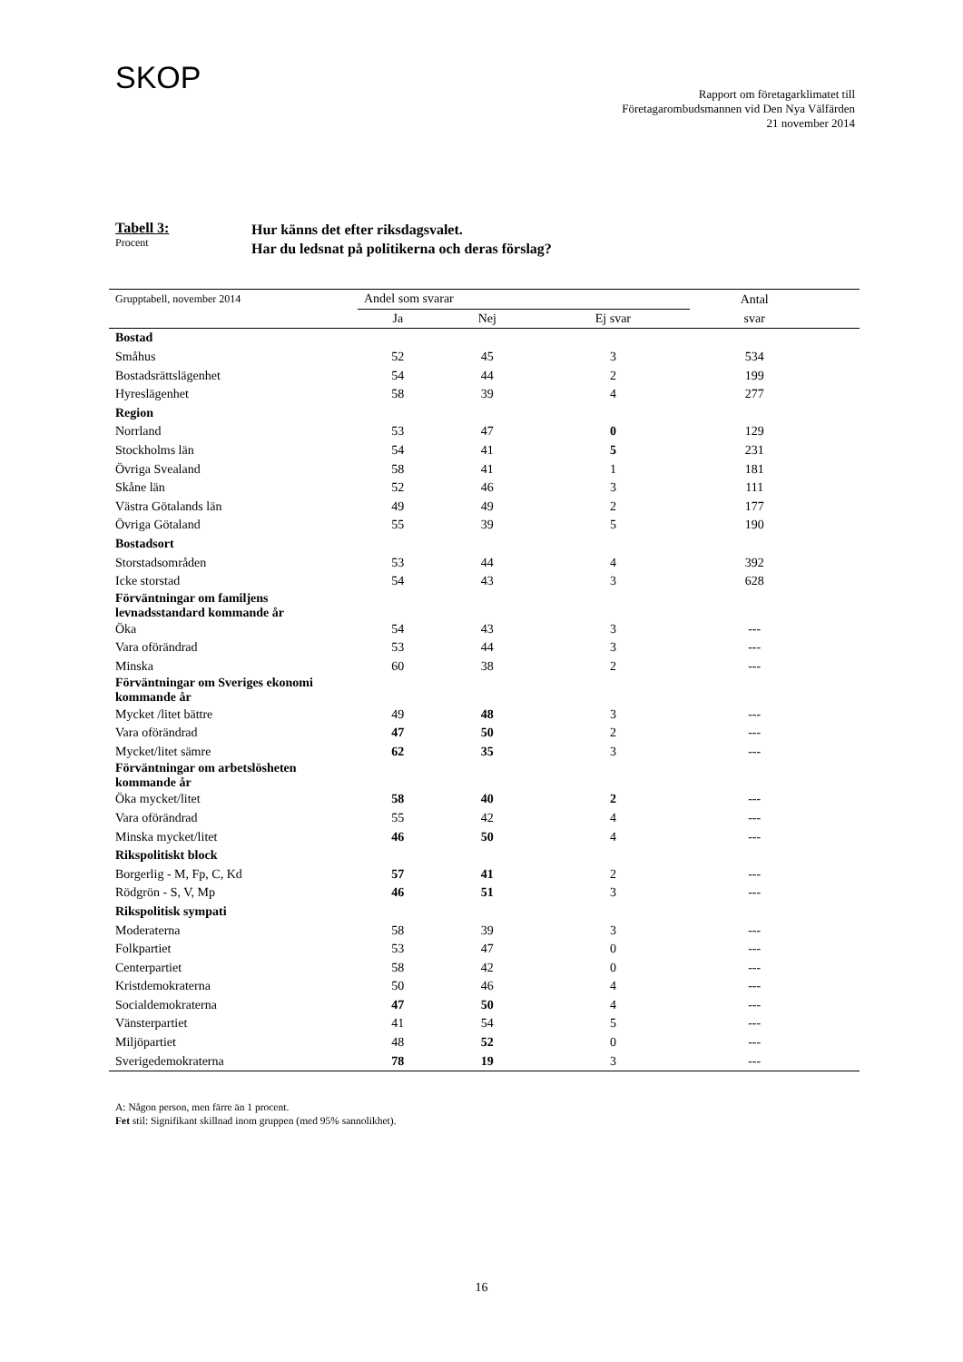SKOP
Rapport om företagarklimatet till
Företagarombudsmannen vid Den Nya Välfärden
21 november 2014
Tabell 3:
Procent
Hur känns det efter riksdagsvalet.
Har du ledsnat på politikerna och deras förslag?
| Grupptabell, november 2014 | Andel som svarar | | | Antal | |
| --- | --- | --- | --- | --- | --- |
| | Ja | Nej | Ej svar | svar | |
| Bostad | | | | | |
| Småhus | 52 | 45 | 3 | 534 | |
| Bostadsrättslägenhet | 54 | 44 | 2 | 199 | |
| Hyreslägenhet | 58 | 39 | 4 | 277 | |
| Region | | | | | |
| Norrland | 53 | 47 | 0 | 129 | |
| Stockholms län | 54 | 41 | 5 | 231 | |
| Övriga Svealand | 58 | 41 | 1 | 181 | |
| Skåne län | 52 | 46 | 3 | 111 | |
| Västra Götalands län | 49 | 49 | 2 | 177 | |
| Övriga Götaland | 55 | 39 | 5 | 190 | |
| Bostadsort | | | | | |
| Storstadsområden | 53 | 44 | 4 | 392 | |
| Icke storstad | 54 | 43 | 3 | 628 | |
| Förväntningar om familjens levnadsstandard kommande år | | | | | |
| Öka | 54 | 43 | 3 | --- | |
| Vara oförändrad | 53 | 44 | 3 | --- | |
| Minska | 60 | 38 | 2 | --- | |
| Förväntningar om Sveriges ekonomi kommande år | | | | | |
| Mycket /litet bättre | 49 | 48 | 3 | --- | |
| Vara oförändrad | 47 | 50 | 2 | --- | |
| Mycket/litet sämre | 62 | 35 | 3 | --- | |
| Förväntningar om arbetslösheten kommande år | | | | | |
| Öka mycket/litet | 58 | 40 | 2 | --- | |
| Vara oförändrad | 55 | 42 | 4 | --- | |
| Minska mycket/litet | 46 | 50 | 4 | --- | |
| Rikspolitiskt block | | | | | |
| Borgerlig - M, Fp, C, Kd | 57 | 41 | 2 | --- | |
| Rödgrön - S, V, Mp | 46 | 51 | 3 | --- | |
| Rikspolitisk sympati | | | | | |
| Moderaterna | 58 | 39 | 3 | --- | |
| Folkpartiet | 53 | 47 | 0 | --- | |
| Centerpartiet | 58 | 42 | 0 | --- | |
| Kristdemokraterna | 50 | 46 | 4 | --- | |
| Socialdemokraterna | 47 | 50 | 4 | --- | |
| Vänsterpartiet | 41 | 54 | 5 | --- | |
| Miljöpartiet | 48 | 52 | 0 | --- | |
| Sverigedemokraterna | 78 | 19 | 3 | --- | |
A: Någon person, men färre än 1 procent.
Fet stil: Signifikant skillnad inom gruppen (med 95% sannolikhet).
16